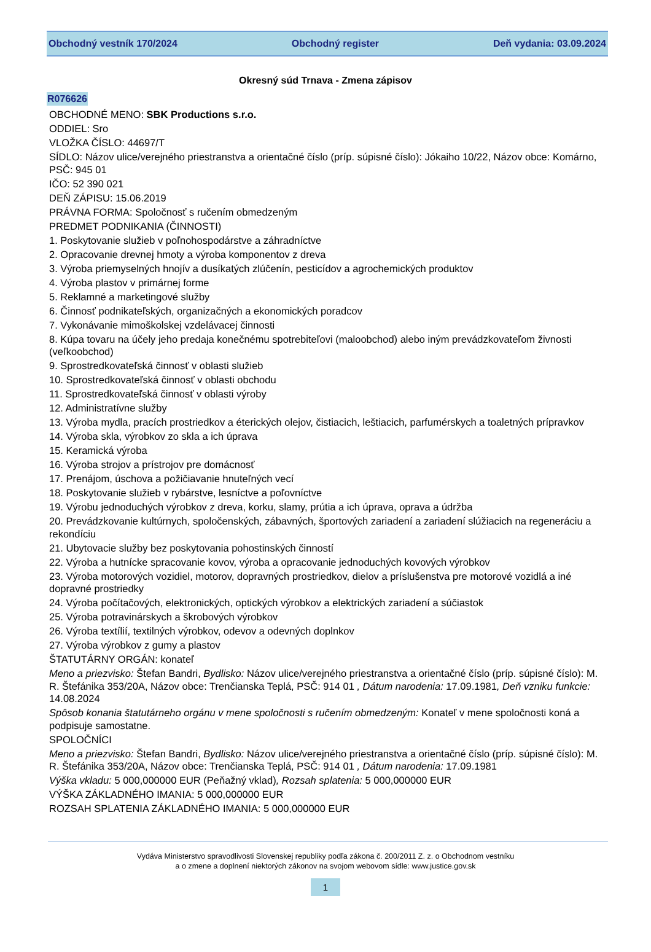Obchodný vestník 170/2024 Obchodný register Deň vydania: 03.09.2024
Okresný súd Trnava - Zmena zápisov
R076626
OBCHODNÉ MENO: SBK Productions s.r.o.
ODDIEL: Sro
VLOŽKA ČÍSLO: 44697/T
SÍDLO: Názov ulice/verejného priestranstva a orientačné číslo (príp. súpisné číslo): Jókaiho 10/22, Názov obce: Komárno, PSČ: 945 01
IČO: 52 390 021
DEŇ ZÁPISU: 15.06.2019
PRÁVNA FORMA: Spoločnosť s ručením obmedzeným
PREDMET PODNIKANIA (ČINNOSTI)
1. Poskytovanie služieb v poľnohospodárstve a záhradníctve
2. Opracovanie drevnej hmoty a výroba komponentov z dreva
3. Výroba priemyselných hnojív a dusíkatých zlúčenín, pesticídov a agrochemických produktov
4. Výroba plastov v primárnej forme
5. Reklamné a marketingové služby
6. Činnosť podnikateľských, organizačných a ekonomických poradcov
7. Vykonávanie mimoškolskej vzdelávacej činnosti
8. Kúpa tovaru na účely jeho predaja konečnému spotrebiteľovi (maloobchod) alebo iným prevádzkovateľom živnosti (veľkoobchod)
9. Sprostredkovateľská činnosť v oblasti služieb
10. Sprostredkovateľská činnosť v oblasti obchodu
11. Sprostredkovateľská činnosť v oblasti výroby
12. Administratívne služby
13. Výroba mydla, pracích prostriedkov a éterických olejov, čistiacich, leštiacich, parfumérskych a toaletných prípravkov
14. Výroba skla, výrobkov zo skla a ich úprava
15. Keramická výroba
16. Výroba strojov a prístrojov pre domácnosť
17. Prenájom, úschova a požičiavanie hnuteľných vecí
18. Poskytovanie služieb v rybárstve, lesníctve a poľovníctve
19. Výrobu jednoduchých výrobkov z dreva, korku, slamy, prútia a ich úprava, oprava a údržba
20. Prevádzkovanie kultúrnych, spoločenských, zábavných, športových zariadení a zariadení slúžiacich na regeneráciu a rekondíciu
21. Ubytovacie služby bez poskytovania pohostinských činností
22. Výroba a hutnícke spracovanie kovov, výroba a opracovanie jednoduchých kovových výrobkov
23. Výroba motorových vozidiel, motorov, dopravných prostriedkov, dielov a príslušenstva pre motorové vozidlá a iné dopravné prostriedky
24. Výroba počítačových, elektronických, optických výrobkov a elektrických zariadení a súčiastok
25. Výroba potravinárskych a škrobových výrobkov
26. Výroba textílií, textilných výrobkov, odevov a odevných doplnkov
27. Výroba výrobkov z gumy a plastov
ŠTATUTÁRNY ORGÁN: konateľ
Meno a priezvisko: Štefan Bandri, Bydlisko: Názov ulice/verejného priestranstva a orientačné číslo (príp. súpisné číslo): M. R. Štefánika 353/20A, Názov obce: Trenčianska Teplá, PSČ: 914 01 , Dátum narodenia: 17.09.1981, Deň vzniku funkcie: 14.08.2024
Spôsob konania štatutárneho orgánu v mene spoločnosti s ručením obmedzeným: Konateľ v mene spoločnosti koná a podpisuje samostatne.
SPOLOČNÍCI
Meno a priezvisko: Štefan Bandri, Bydlisko: Názov ulice/verejného priestranstva a orientačné číslo (príp. súpisné číslo): M. R. Štefánika 353/20A, Názov obce: Trenčianska Teplá, PSČ: 914 01 , Dátum narodenia: 17.09.1981
Výška vkladu: 5 000,000000 EUR (Peňažný vklad), Rozsah splatenia: 5 000,000000 EUR
VÝŠKA ZÁKLADNÉHO IMANIA: 5 000,000000 EUR
ROZSAH SPLATENIA ZÁKLADNÉHO IMANIA: 5 000,000000 EUR
Vydáva Ministerstvo spravodlivosti Slovenskej republiky podľa zákona č. 200/2011 Z. z. o Obchodnom vestníku
a o zmene a doplnení niektorých zákonov na svojom webovom sídle: www.justice.gov.sk
1